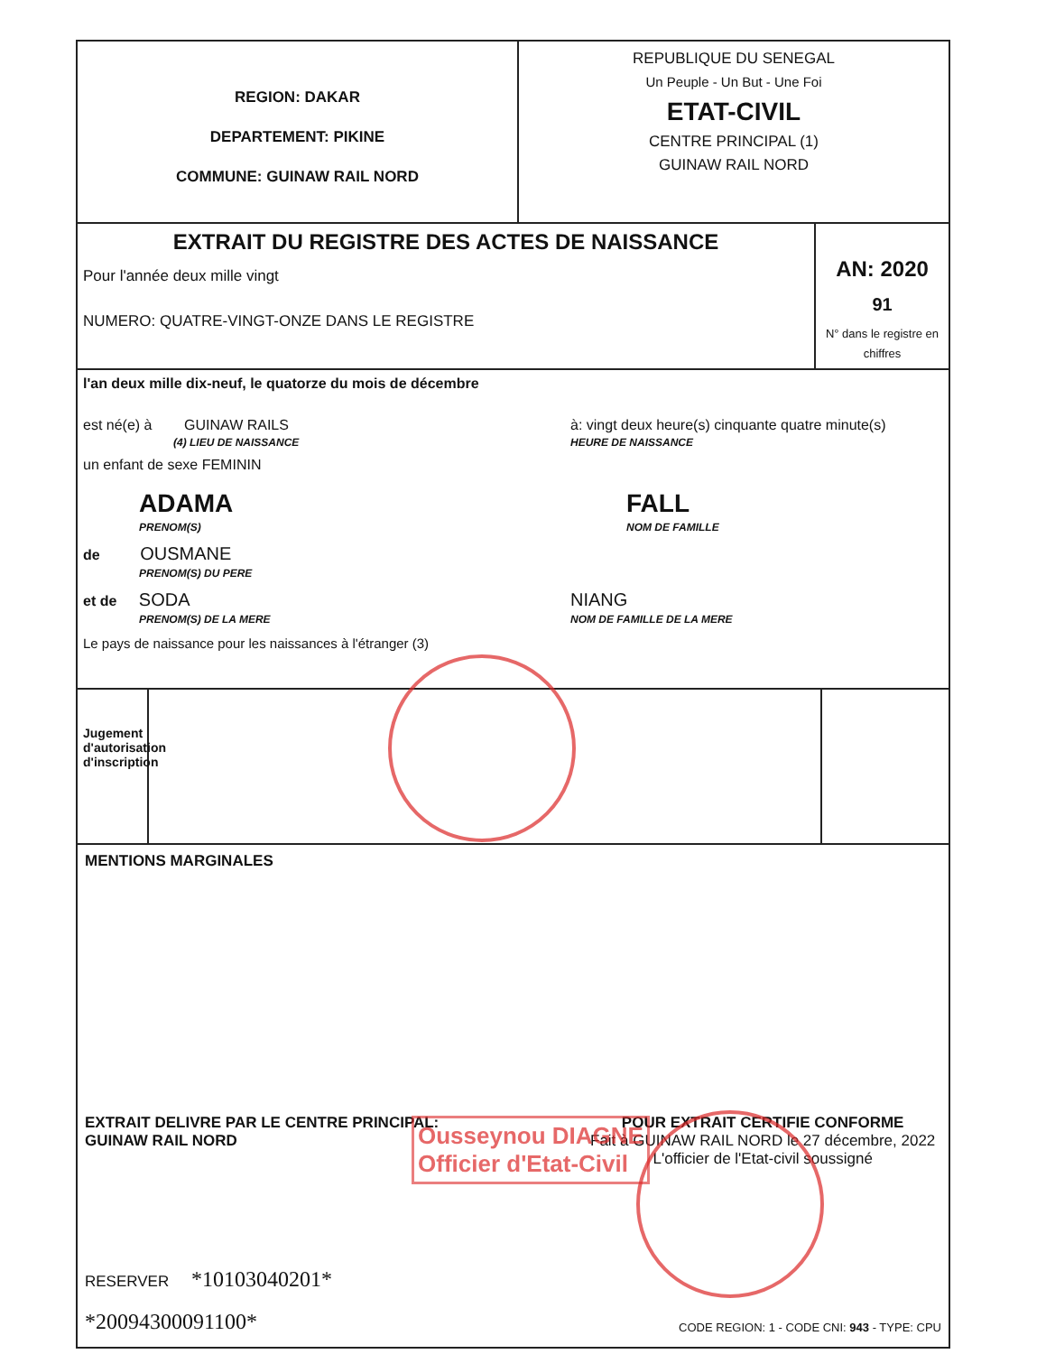REGION: DAKAR
DEPARTEMENT: PIKINE
COMMUNE: GUINAW RAIL NORD
REPUBLIQUE DU SENEGAL
Un Peuple - Un But - Une Foi
ETAT-CIVIL
CENTRE PRINCIPAL (1)
GUINAW RAIL NORD
EXTRAIT DU REGISTRE DES ACTES DE NAISSANCE
Pour l'année deux mille vingt
NUMERO: QUATRE-VINGT-ONZE DANS LE REGISTRE
AN: 2020
91
N° dans le registre en chiffres
l'an deux mille dix-neuf, le quatorze du mois de décembre
est né(e) à GUINAW RAILS
(4) LIEU DE NAISSANCE
à: vingt deux heure(s) cinquante quatre minute(s)
HEURE DE NAISSANCE
un enfant de sexe FEMININ
ADAMA
PRENOM(S)
FALL
NOM DE FAMILLE
de OUSMANE
PRENOM(S) DU PERE
et de SODA
PRENOM(S) DE LA MERE
NIANG
NOM DE FAMILLE DE LA MERE
Le pays de naissance pour les naissances à l'étranger (3)
Jugement d'autorisation d'inscription
MENTIONS MARGINALES
EXTRAIT DELIVRE PAR LE CENTRE PRINCIPAL:
GUINAW RAIL NORD
POUR EXTRAIT CERTIFIE CONFORME
Fait à GUINAW RAIL NORD le 27 décembre, 2022
L'officier de l'Etat-civil soussigné
RESERVER *10103040201*
*20094300091100* CODE REGION: 1 - CODE CNI: 943 - TYPE: CPU
Ousseynou DIAGNE
Officier d'Etat-Civil